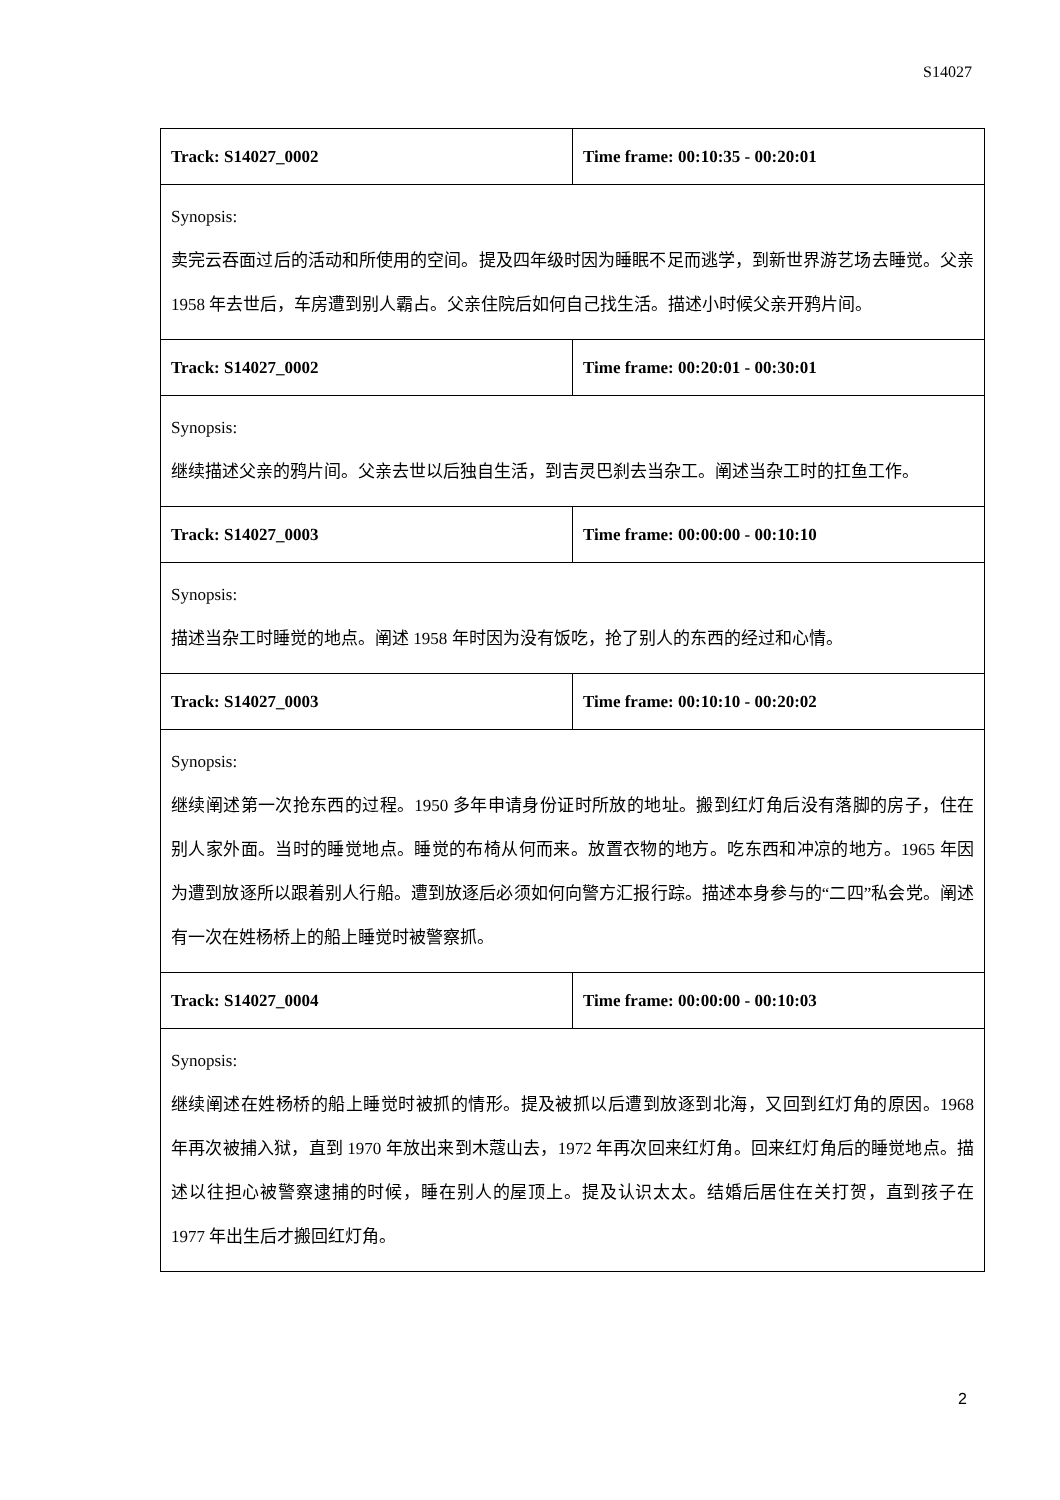S14027
| Track: S14027_0002 | Time frame: 00:10:35 - 00:20:01 |
| Synopsis: 卖完云吞面过后的活动和所使用的空间。提及四年级时因为睡眠不足而逃学，到新世界游艺场去睡觉。父亲 1958 年去世后，车房遭到别人霸占。父亲住院后如何自己找生活。描述小时候父亲开鸦片间。 | |
| Track: S14027_0002 | Time frame: 00:20:01 - 00:30:01 |
| Synopsis: 继续描述父亲的鸦片间。父亲去世以后独自生活，到吉灵巴刹去当杂工。阐述当杂工时的扛鱼工作。 | |
| Track: S14027_0003 | Time frame: 00:00:00 - 00:10:10 |
| Synopsis: 描述当杂工时睡觉的地点。阐述 1958 年时因为没有饭吃，抢了别人的东西的经过和心情。 | |
| Track: S14027_0003 | Time frame: 00:10:10 - 00:20:02 |
| Synopsis: 继续阐述第一次抢东西的过程。1950 多年申请身份证时所放的地址。搬到红灯角后没有落脚的房子，住在别人家外面。当时的睡觉地点。睡觉的布椅从何而来。放置衣物的地方。吃东西和冲凉的地方。1965 年因为遭到放逐所以跟着别人行船。遭到放逐后必须如何向警方汇报行踪。描述本身参与的“二四”私会党。阐述有一次在姓杨桥上的船上睡觉时被警察抓。 | |
| Track: S14027_0004 | Time frame: 00:00:00 - 00:10:03 |
| Synopsis: 继续阐述在姓杨桥的船上睡觉时被抓的情形。提及被抓以后遭到放逐到北海，又回到红灯角的原因。1968 年再次被捕入狱，直到 1970 年放出来到木蔻山去，1972 年再次回来红灯角。回来红灯角后的睡觉地点。描述以往担心被警察逮捕的时候，睡在别人的屋顶上。提及认识太太。结婚后居住在关打贺，直到孩子在 1977 年出生后才搬回红灯角。 | |
2